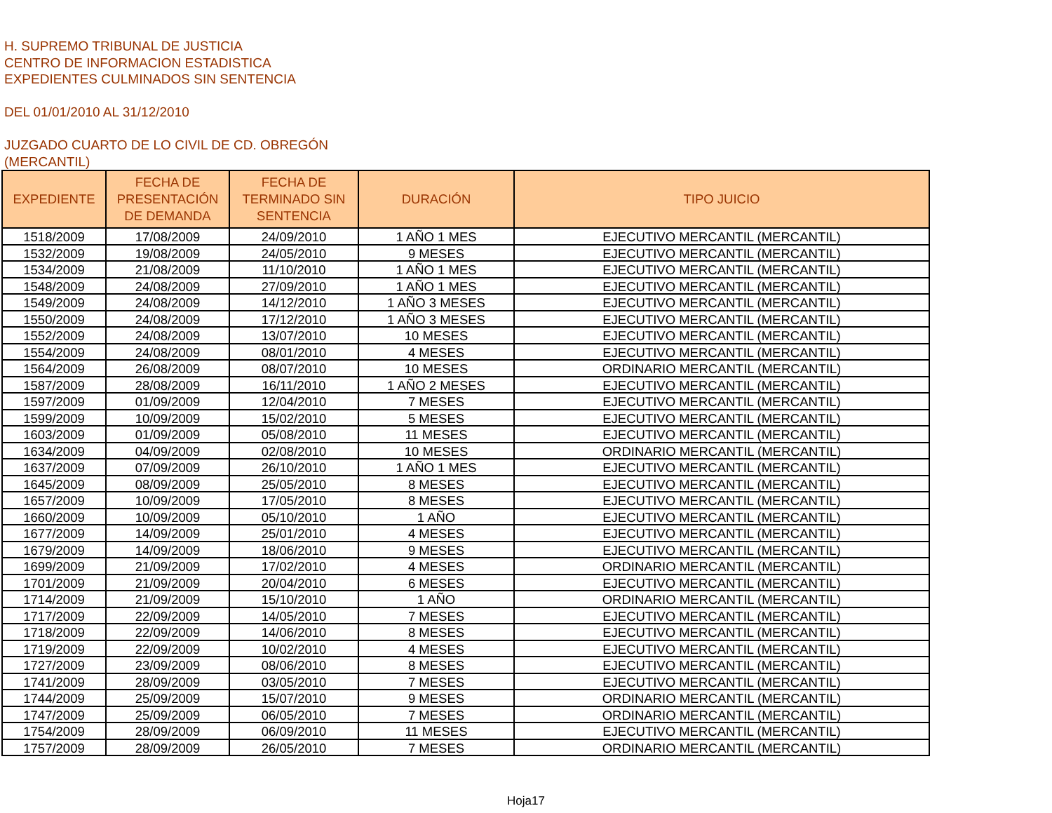H. SUPREMO TRIBUNAL DE JUSTICIA
CENTRO DE INFORMACION ESTADISTICA
EXPEDIENTES CULMINADOS SIN SENTENCIA
DEL 01/01/2010 AL 31/12/2010
JUZGADO CUARTO DE LO CIVIL DE CD. OBREGÓN
(MERCANTIL)
| EXPEDIENTE | FECHA DE PRESENTACIÓN DE DEMANDA | FECHA DE TERMINADO SIN SENTENCIA | DURACIÓN | TIPO JUICIO |
| --- | --- | --- | --- | --- |
| 1518/2009 | 17/08/2009 | 24/09/2010 | 1 AÑO 1 MES | EJECUTIVO MERCANTIL (MERCANTIL) |
| 1532/2009 | 19/08/2009 | 24/05/2010 | 9 MESES | EJECUTIVO MERCANTIL (MERCANTIL) |
| 1534/2009 | 21/08/2009 | 11/10/2010 | 1 AÑO 1 MES | EJECUTIVO MERCANTIL (MERCANTIL) |
| 1548/2009 | 24/08/2009 | 27/09/2010 | 1 AÑO 1 MES | EJECUTIVO MERCANTIL (MERCANTIL) |
| 1549/2009 | 24/08/2009 | 14/12/2010 | 1 AÑO 3 MESES | EJECUTIVO MERCANTIL (MERCANTIL) |
| 1550/2009 | 24/08/2009 | 17/12/2010 | 1 AÑO 3 MESES | EJECUTIVO MERCANTIL (MERCANTIL) |
| 1552/2009 | 24/08/2009 | 13/07/2010 | 10 MESES | EJECUTIVO MERCANTIL (MERCANTIL) |
| 1554/2009 | 24/08/2009 | 08/01/2010 | 4 MESES | EJECUTIVO MERCANTIL (MERCANTIL) |
| 1564/2009 | 26/08/2009 | 08/07/2010 | 10 MESES | ORDINARIO MERCANTIL (MERCANTIL) |
| 1587/2009 | 28/08/2009 | 16/11/2010 | 1 AÑO 2 MESES | EJECUTIVO MERCANTIL (MERCANTIL) |
| 1597/2009 | 01/09/2009 | 12/04/2010 | 7 MESES | EJECUTIVO MERCANTIL (MERCANTIL) |
| 1599/2009 | 10/09/2009 | 15/02/2010 | 5 MESES | EJECUTIVO MERCANTIL (MERCANTIL) |
| 1603/2009 | 01/09/2009 | 05/08/2010 | 11 MESES | EJECUTIVO MERCANTIL (MERCANTIL) |
| 1634/2009 | 04/09/2009 | 02/08/2010 | 10 MESES | ORDINARIO MERCANTIL (MERCANTIL) |
| 1637/2009 | 07/09/2009 | 26/10/2010 | 1 AÑO 1 MES | EJECUTIVO MERCANTIL (MERCANTIL) |
| 1645/2009 | 08/09/2009 | 25/05/2010 | 8 MESES | EJECUTIVO MERCANTIL (MERCANTIL) |
| 1657/2009 | 10/09/2009 | 17/05/2010 | 8 MESES | EJECUTIVO MERCANTIL (MERCANTIL) |
| 1660/2009 | 10/09/2009 | 05/10/2010 | 1 AÑO | EJECUTIVO MERCANTIL (MERCANTIL) |
| 1677/2009 | 14/09/2009 | 25/01/2010 | 4 MESES | EJECUTIVO MERCANTIL (MERCANTIL) |
| 1679/2009 | 14/09/2009 | 18/06/2010 | 9 MESES | EJECUTIVO MERCANTIL (MERCANTIL) |
| 1699/2009 | 21/09/2009 | 17/02/2010 | 4 MESES | ORDINARIO MERCANTIL (MERCANTIL) |
| 1701/2009 | 21/09/2009 | 20/04/2010 | 6 MESES | EJECUTIVO MERCANTIL (MERCANTIL) |
| 1714/2009 | 21/09/2009 | 15/10/2010 | 1 AÑO | ORDINARIO MERCANTIL (MERCANTIL) |
| 1717/2009 | 22/09/2009 | 14/05/2010 | 7 MESES | EJECUTIVO MERCANTIL (MERCANTIL) |
| 1718/2009 | 22/09/2009 | 14/06/2010 | 8 MESES | EJECUTIVO MERCANTIL (MERCANTIL) |
| 1719/2009 | 22/09/2009 | 10/02/2010 | 4 MESES | EJECUTIVO MERCANTIL (MERCANTIL) |
| 1727/2009 | 23/09/2009 | 08/06/2010 | 8 MESES | EJECUTIVO MERCANTIL (MERCANTIL) |
| 1741/2009 | 28/09/2009 | 03/05/2010 | 7 MESES | EJECUTIVO MERCANTIL (MERCANTIL) |
| 1744/2009 | 25/09/2009 | 15/07/2010 | 9 MESES | ORDINARIO MERCANTIL (MERCANTIL) |
| 1747/2009 | 25/09/2009 | 06/05/2010 | 7 MESES | ORDINARIO MERCANTIL (MERCANTIL) |
| 1754/2009 | 28/09/2009 | 06/09/2010 | 11 MESES | EJECUTIVO MERCANTIL (MERCANTIL) |
| 1757/2009 | 28/09/2009 | 26/05/2010 | 7 MESES | ORDINARIO MERCANTIL (MERCANTIL) |
Hoja17